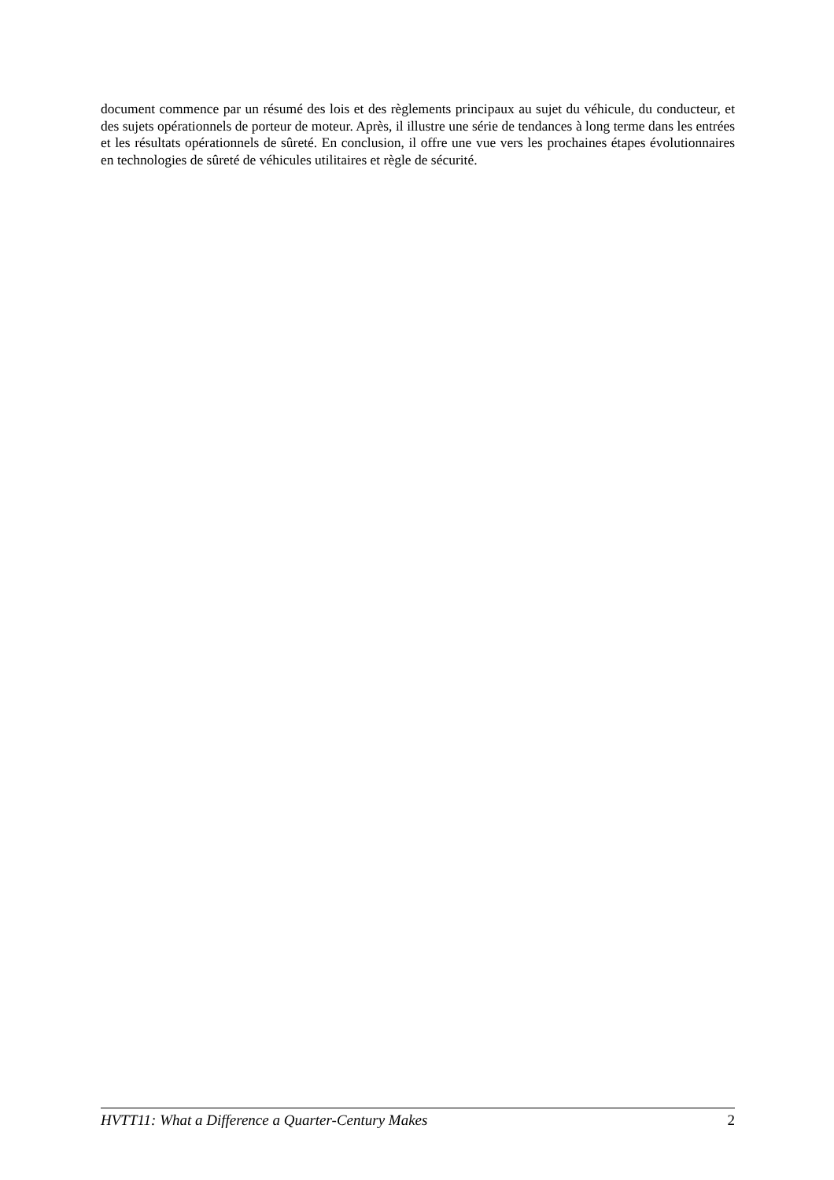document commence par un résumé des lois et des règlements principaux au sujet du véhicule, du conducteur, et des sujets opérationnels de porteur de moteur. Après, il illustre une série de tendances à long terme dans les entrées et les résultats opérationnels de sûreté. En conclusion, il offre une vue vers les prochaines étapes évolutionnaires en technologies de sûreté de véhicules utilitaires et règle de sécurité.
HVTT11: What a Difference a Quarter-Century Makes 2